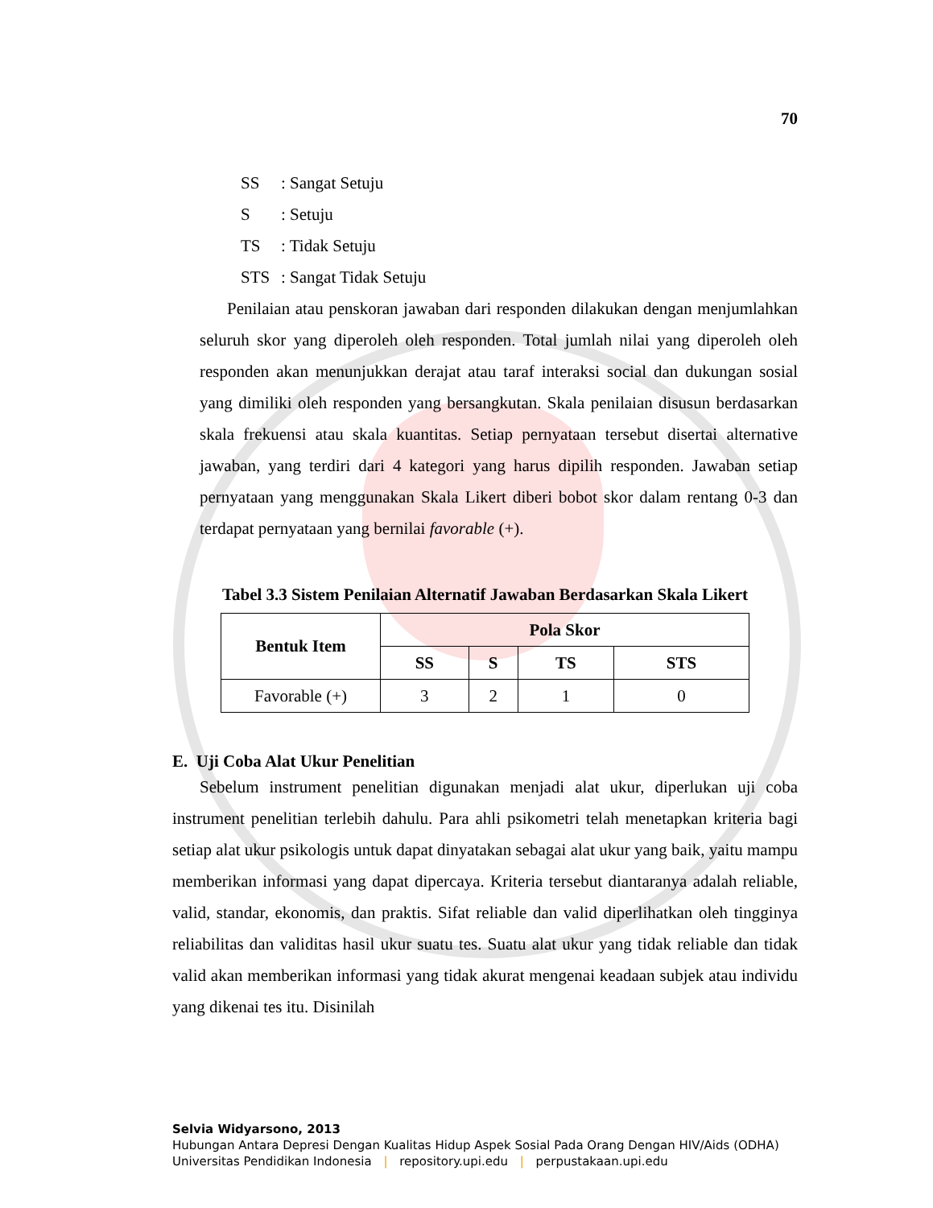70
SS: Sangat Setuju
S: Setuju
TS: Tidak Setuju
STS: Sangat Tidak Setuju
Penilaian atau penskoran jawaban dari responden dilakukan dengan menjumlahkan seluruh skor yang diperoleh oleh responden. Total jumlah nilai yang diperoleh oleh responden akan menunjukkan derajat atau taraf interaksi social dan dukungan sosial yang dimiliki oleh responden yang bersangkutan. Skala penilaian disusun berdasarkan skala frekuensi atau skala kuantitas. Setiap pernyataan tersebut disertai alternative jawaban, yang terdiri dari 4 kategori yang harus dipilih responden. Jawaban setiap pernyataan yang menggunakan Skala Likert diberi bobot skor dalam rentang 0-3 dan terdapat pernyataan yang bernilai favorable (+).
Tabel 3.3 Sistem Penilaian Alternatif Jawaban Berdasarkan Skala Likert
| Bentuk Item | Pola Skor | | | |
| --- | --- | --- | --- | --- |
| | SS | S | TS | STS |
| Favorable (+) | 3 | 2 | 1 | 0 |
E. Uji Coba Alat Ukur Penelitian
Sebelum instrument penelitian digunakan menjadi alat ukur, diperlukan uji coba instrument penelitian terlebih dahulu. Para ahli psikometri telah menetapkan kriteria bagi setiap alat ukur psikologis untuk dapat dinyatakan sebagai alat ukur yang baik, yaitu mampu memberikan informasi yang dapat dipercaya. Kriteria tersebut diantaranya adalah reliable, valid, standar, ekonomis, dan praktis. Sifat reliable dan valid diperlihatkan oleh tingginya reliabilitas dan validitas hasil ukur suatu tes. Suatu alat ukur yang tidak reliable dan tidak valid akan memberikan informasi yang tidak akurat mengenai keadaan subjek atau individu yang dikenai tes itu. Disinilah
Selvia Widyarsono, 2013
Hubungan Antara Depresi Dengan Kualitas Hidup Aspek Sosial Pada Orang Dengan HIV/Aids (ODHA)
Universitas Pendidikan Indonesia | repository.upi.edu | perpustakaan.upi.edu